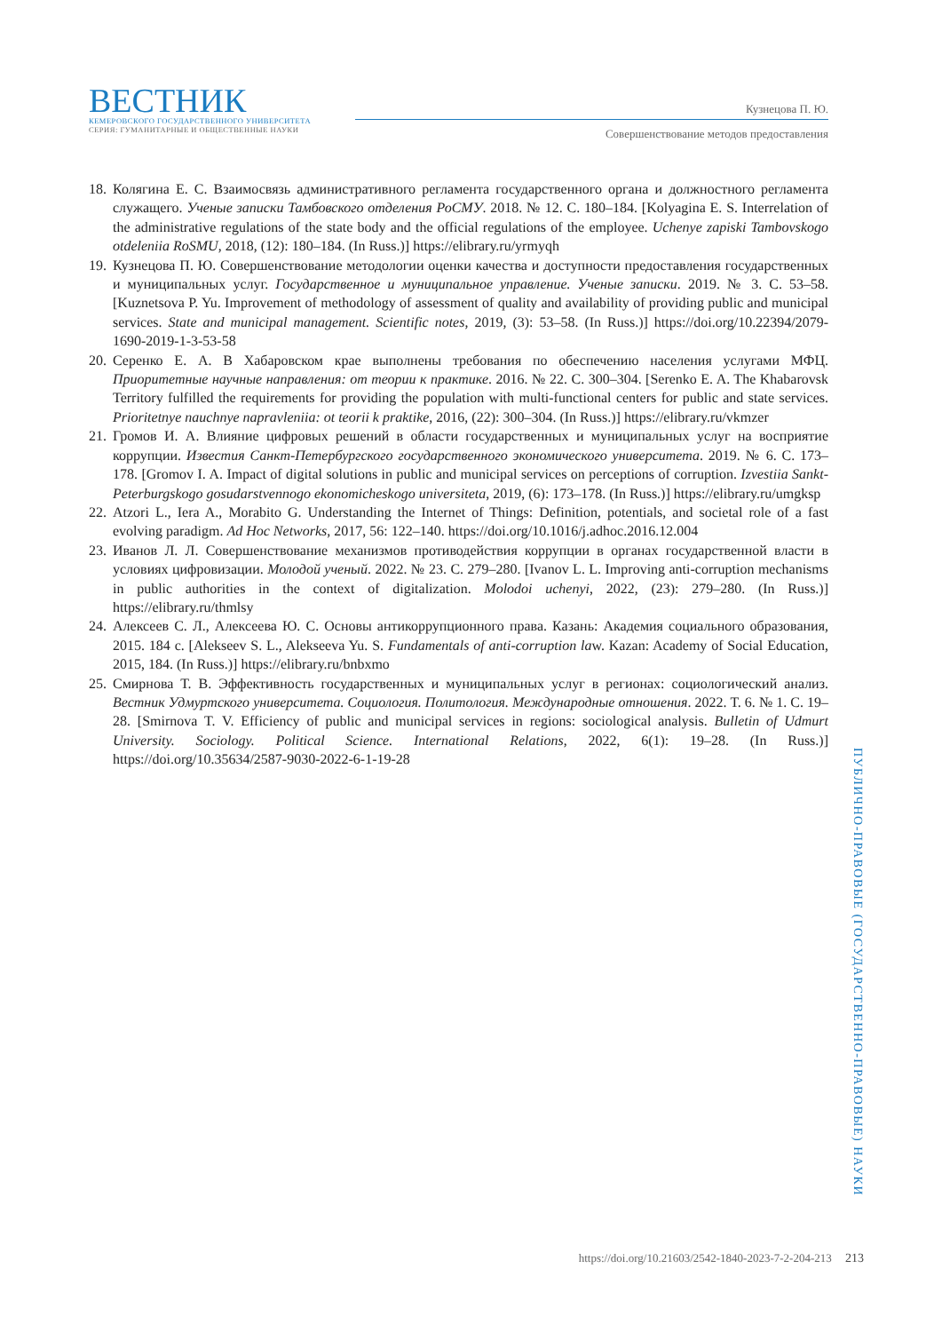ВЕСТНИК
КЕМЕРОВСКОГО ГОСУДАРСТВЕННОГО УНИВЕРСИТЕТА
СЕРИЯ: ГУМАНИТАРНЫЕ И ОБЩЕСТВЕННЫЕ НАУКИ
Кузнецова П. Ю.
Совершенствование методов предоставления
18. Колягина Е. С. Взаимосвязь административного регламента государственного органа и должностного регламента служащего. Ученые записки Тамбовского отделения РоСМУ. 2018. № 12. С. 180–184. [Kolyagina E. S. Interrelation of the administrative regulations of the state body and the official regulations of the employee. Uchenye zapiski Tambovskogo otdeleniia RoSMU, 2018, (12): 180–184. (In Russ.)] https://elibrary.ru/yrmyqh
19. Кузнецова П. Ю. Совершенствование методологии оценки качества и доступности предоставления государственных и муниципальных услуг. Государственное и муниципальное управление. Ученые записки. 2019. № 3. С. 53–58. [Kuznetsova P. Yu. Improvement of methodology of assessment of quality and availability of providing public and municipal services. State and municipal management. Scientific notes, 2019, (3): 53–58. (In Russ.)] https://doi.org/10.22394/2079-1690-2019-1-3-53-58
20. Серенко Е. А. В Хабаровском крае выполнены требования по обеспечению населения услугами МФЦ. Приоритетные научные направления: от теории к практике. 2016. № 22. С. 300–304. [Serenko E. A. The Khabarovsk Territory fulfilled the requirements for providing the population with multi-functional centers for public and state services. Prioritetnye nauchnye napravleniia: ot teorii k praktike, 2016, (22): 300–304. (In Russ.)] https://elibrary.ru/vkmzer
21. Громов И. А. Влияние цифровых решений в области государственных и муниципальных услуг на восприятие коррупции. Известия Санкт-Петербургского государственного экономического университета. 2019. № 6. С. 173–178. [Gromov I. A. Impact of digital solutions in public and municipal services on perceptions of corruption. Izvestiia Sankt-Peterburgskogo gosudarstvennogo ekonomicheskogo universiteta, 2019, (6): 173–178. (In Russ.)] https://elibrary.ru/umgksp
22. Atzori L., Iera A., Morabito G. Understanding the Internet of Things: Definition, potentials, and societal role of a fast evolving paradigm. Ad Hoc Networks, 2017, 56: 122–140. https://doi.org/10.1016/j.adhoc.2016.12.004
23. Иванов Л. Л. Совершенствование механизмов противодействия коррупции в органах государственной власти в условиях цифровизации. Молодой ученый. 2022. № 23. С. 279–280. [Ivanov L. L. Improving anti-corruption mechanisms in public authorities in the context of digitalization. Molodoi uchenyi, 2022, (23): 279–280. (In Russ.)] https://elibrary.ru/thmlsy
24. Алексеев С. Л., Алексеева Ю. С. Основы антикоррупционного права. Казань: Академия социального образования, 2015. 184 с. [Alekseev S. L., Alekseeva Yu. S. Fundamentals of anti-corruption law. Kazan: Academy of Social Education, 2015, 184. (In Russ.)] https://elibrary.ru/bnbxmo
25. Смирнова Т. В. Эффективность государственных и муниципальных услуг в регионах: социологический анализ. Вестник Удмуртского университета. Социология. Политология. Международные отношения. 2022. Т. 6. № 1. С. 19–28. [Smirnova T. V. Efficiency of public and municipal services in regions: sociological analysis. Bulletin of Udmurt University. Sociology. Political Science. International Relations, 2022, 6(1): 19–28. (In Russ.)] https://doi.org/10.35634/2587-9030-2022-6-1-19-28
ПУБЛИЧНО-ПРАВОВЫЕ (ГОСУДАРСТВЕННО-ПРАВОВЫЕ) НАУКИ
https://doi.org/10.21603/2542-1840-2023-7-2-204-213 213